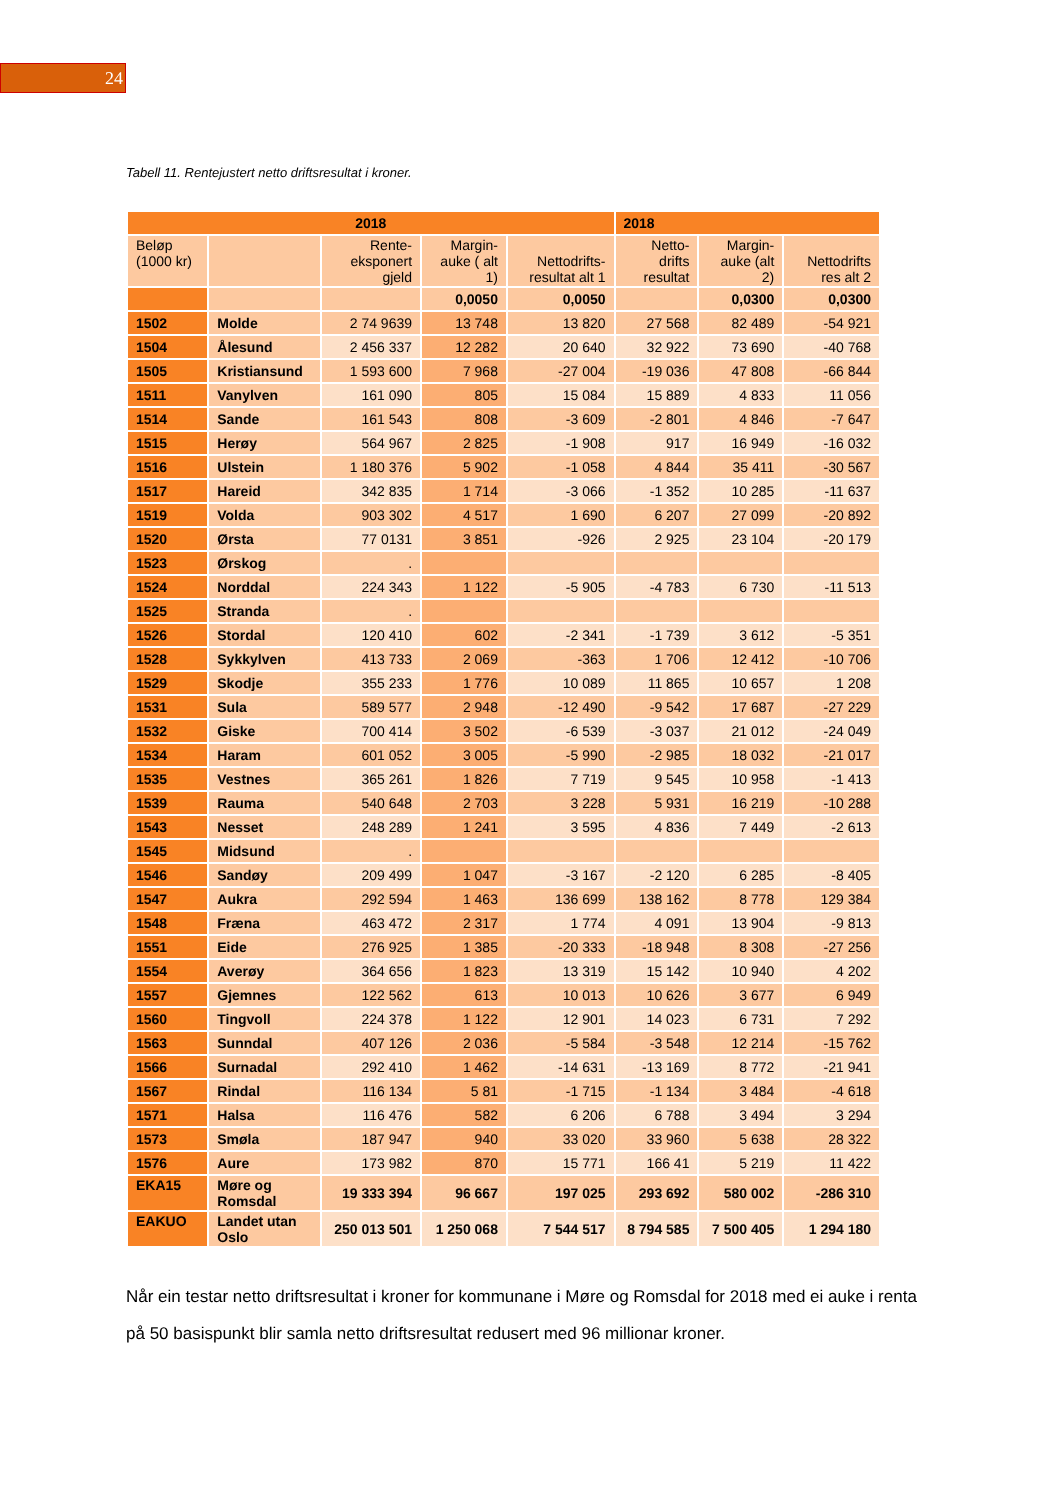24
Tabell 11. Rentejustert netto driftsresultat i kroner.
| 2018 | | | | | 2018 | | |
| --- | --- | --- | --- | --- | --- | --- | --- |
| Beløp (1000 kr) | | Rente-eksponert gjeld | Margin-auke ( alt 1) | Nettodrifts-resultat alt 1 | Netto-drifts resultat | Margin-auke (alt 2) | Nettodrifts res alt 2 |
| | | | 0,0050 | 0,0050 | | 0,0300 | 0,0300 |
| 1502 | Molde | 2 74 9639 | 13 748 | 13 820 | 27 568 | 82 489 | -54 921 |
| 1504 | Ålesund | 2 456 337 | 12 282 | 20 640 | 32 922 | 73 690 | -40 768 |
| 1505 | Kristiansund | 1 593 600 | 7 968 | -27 004 | -19 036 | 47 808 | -66 844 |
| 1511 | Vanylven | 161 090 | 805 | 15 084 | 15 889 | 4 833 | 11 056 |
| 1514 | Sande | 161 543 | 808 | -3 609 | -2 801 | 4 846 | -7 647 |
| 1515 | Herøy | 564 967 | 2 825 | -1 908 | 917 | 16 949 | -16 032 |
| 1516 | Ulstein | 1 180 376 | 5 902 | -1 058 | 4 844 | 35 411 | -30 567 |
| 1517 | Hareid | 342 835 | 1 714 | -3 066 | -1 352 | 10 285 | -11 637 |
| 1519 | Volda | 903 302 | 4 517 | 1 690 | 6 207 | 27 099 | -20 892 |
| 1520 | Ørsta | 77 0131 | 3 851 | -926 | 2 925 | 23 104 | -20 179 |
| 1523 | Ørskog | . | | | | | |
| 1524 | Norddal | 224 343 | 1 122 | -5 905 | -4 783 | 6 730 | -11 513 |
| 1525 | Stranda | . | | | | | |
| 1526 | Stordal | 120 410 | 602 | -2 341 | -1 739 | 3 612 | -5 351 |
| 1528 | Sykkylven | 413 733 | 2 069 | -363 | 1 706 | 12 412 | -10 706 |
| 1529 | Skodje | 355 233 | 1 776 | 10 089 | 11 865 | 10 657 | 1 208 |
| 1531 | Sula | 589 577 | 2 948 | -12 490 | -9 542 | 17 687 | -27 229 |
| 1532 | Giske | 700 414 | 3 502 | -6 539 | -3 037 | 21 012 | -24 049 |
| 1534 | Haram | 601 052 | 3 005 | -5 990 | -2 985 | 18 032 | -21 017 |
| 1535 | Vestnes | 365 261 | 1 826 | 7 719 | 9 545 | 10 958 | -1 413 |
| 1539 | Rauma | 540 648 | 2 703 | 3 228 | 5 931 | 16 219 | -10 288 |
| 1543 | Nesset | 248 289 | 1 241 | 3 595 | 4 836 | 7 449 | -2 613 |
| 1545 | Midsund | . | | | | | |
| 1546 | Sandøy | 209 499 | 1 047 | -3 167 | -2 120 | 6 285 | -8 405 |
| 1547 | Aukra | 292 594 | 1 463 | 136 699 | 138 162 | 8 778 | 129 384 |
| 1548 | Fræna | 463 472 | 2 317 | 1 774 | 4 091 | 13 904 | -9 813 |
| 1551 | Eide | 276 925 | 1 385 | -20 333 | -18 948 | 8 308 | -27 256 |
| 1554 | Averøy | 364 656 | 1 823 | 13 319 | 15 142 | 10 940 | 4 202 |
| 1557 | Gjemnes | 122 562 | 613 | 10 013 | 10 626 | 3 677 | 6 949 |
| 1560 | Tingvoll | 224 378 | 1 122 | 12 901 | 14 023 | 6 731 | 7 292 |
| 1563 | Sunndal | 407 126 | 2 036 | -5 584 | -3 548 | 12 214 | -15 762 |
| 1566 | Surnadal | 292 410 | 1 462 | -14 631 | -13 169 | 8 772 | -21 941 |
| 1567 | Rindal | 116 134 | 5 81 | -1 715 | -1 134 | 3 484 | -4 618 |
| 1571 | Halsa | 116 476 | 582 | 6 206 | 6 788 | 3 494 | 3 294 |
| 1573 | Smøla | 187 947 | 940 | 33 020 | 33 960 | 5 638 | 28 322 |
| 1576 | Aure | 173 982 | 870 | 15 771 | 166 41 | 5 219 | 11 422 |
| EKA15 | Møre og Romsdal | 19 333 394 | 96 667 | 197 025 | 293 692 | 580 002 | -286 310 |
| EAKUO | Landet utan Oslo | 250 013 501 | 1 250 068 | 7 544 517 | 8 794 585 | 7 500 405 | 1 294 180 |
Når ein testar netto driftsresultat i kroner for kommunane i Møre og Romsdal for 2018 med ei auke i renta på 50 basispunkt blir samla netto driftsresultat redusert med 96 millionar kroner.